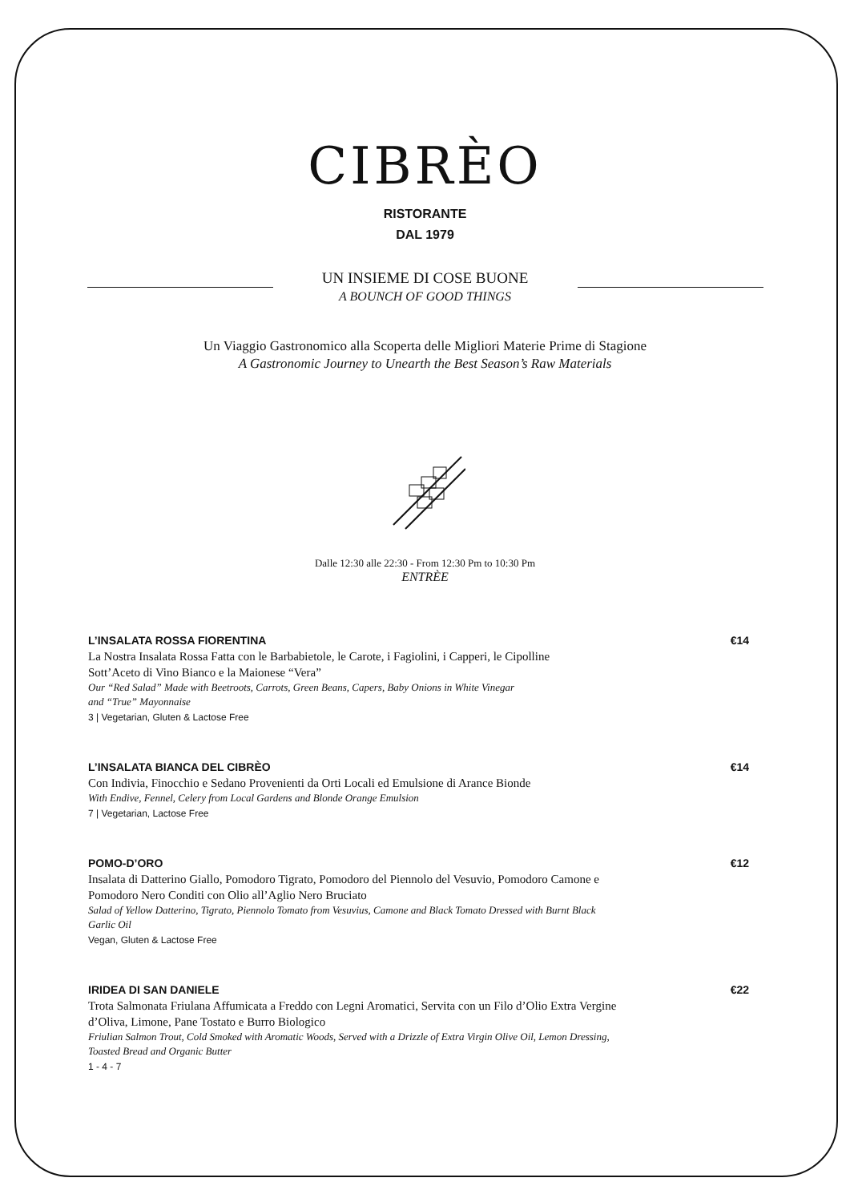CIBRÈO
RISTORANTE
DAL 1979
UN INSIEME DI COSE BUONE
A BOUNCH OF GOOD THINGS
Un Viaggio Gastronomico alla Scoperta delle Migliori Materie Prime di Stagione
A Gastronomic Journey to Unearth the Best Season’s Raw Materials
Dalle 12:30 alle 22:30 - From 12:30 Pm to 10:30 Pm
ENTRÈE
L’INSALATA ROSSA FIORENTINA €14
La Nostra Insalata Rossa Fatta con le Barbabietole, le Carote, i Fagiolini, i Capperi, le Cipolline
Sott’Aceto di Vino Bianco e la Maionese “Vera”
Our “Red Salad” Made with Beetroots, Carrots, Green Beans, Capers, Baby Onions in White Vinegar
and “True” Mayonnaise
3 | Vegetarian, Gluten & Lactose Free
L’INSALATA BIANCA DEL CIBRÈO €14
Con Indivia, Finocchio e Sedano Provenienti da Orti Locali ed Emulsione di Arance Bionde
With Endive, Fennel, Celery from Local Gardens and Blonde Orange Emulsion
7 | Vegetarian, Lactose Free
POMO-D’ORO €12
Insalata di Datterino Giallo, Pomodoro Tigrato, Pomodoro del Piennolo del Vesuvio, Pomodoro Camone e
Pomodoro Nero Conditi con Olio all’Aglio Nero Bruciato
Salad of Yellow Datterino, Tigrato, Piennolo Tomato from Vesuvius, Camone and Black Tomato Dressed with Burnt Black
Garlic Oil
Vegan, Gluten & Lactose Free
IRIDEA DI SAN DANIELE €22
Trota Salmonata Friulana Affumicata a Freddo con Legni Aromatici, Servita con un Filo d’Olio Extra Vergine
d’Oliva, Limone, Pane Tostato e Burro Biologico
Friulian Salmon Trout, Cold Smoked with Aromatic Woods, Served with a Drizzle of Extra Virgin Olive Oil, Lemon Dressing,
Toasted Bread and Organic Butter
1 - 4 - 7